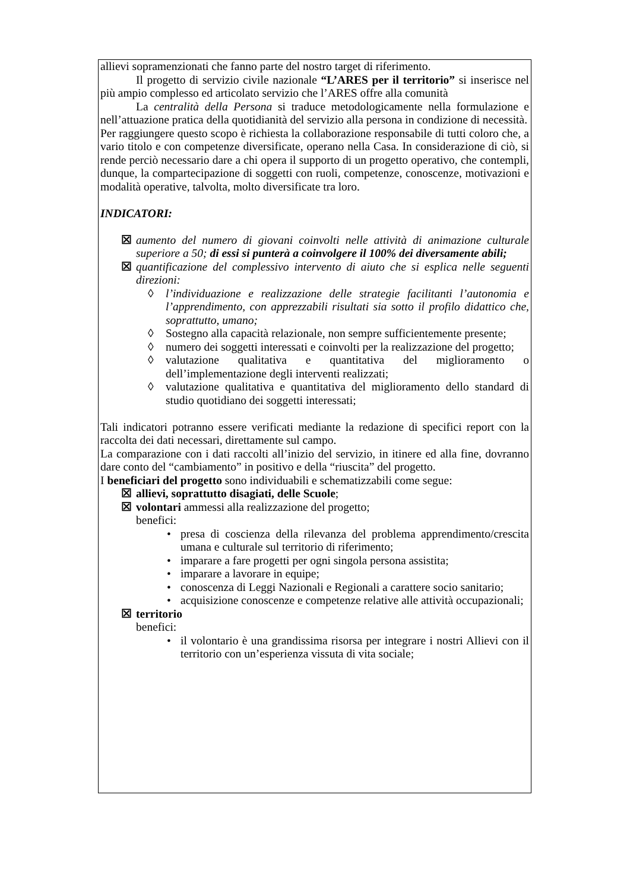allievi sopramenzionati che fanno parte del nostro target di riferimento.
Il progetto di servizio civile nazionale “L’ARES per il territorio” si inserisce nel più ampio complesso ed articolato servizio che l’ARES offre alla comunità
La centralità della Persona si traduce metodologicamente nella formulazione e nell’attuazione pratica della quotidianità del servizio alla persona in condizione di necessità.
Per raggiungere questo scopo è richiesta la collaborazione responsabile di tutti coloro che, a vario titolo e con competenze diversificate, operano nella Casa. In considerazione di ciò, si rende perciò necessario dare a chi opera il supporto di un progetto operativo, che contempli, dunque, la compartecipazione di soggetti con ruoli, competenze, conoscenze, motivazioni e modalità operative, talvolta, molto diversificate tra loro.
INDICATORI:
☒ aumento del numero di giovani coinvolti nelle attività di animazione culturale superiore a 50; di essi si punterà a coinvolgere il 100% dei diversamente abili;
☒ quantificazione del complessivo intervento di aiuto che si esplica nelle seguenti direzioni:
◊ l’individuazione e realizzazione delle strategie facilitanti l’autonomia e l’apprendimento, con apprezzabili risultati sia sotto il profilo didattico che, soprattutto, umano;
◊ Sostegno alla capacità relazionale, non sempre sufficientemente presente;
◊ numero dei soggetti interessati e coinvolti per la realizzazione del progetto;
◊ valutazione qualitativa e quantitativa del miglioramento o dell’implementazione degli interventi realizzati;
◊ valutazione qualitativa e quantitativa del miglioramento dello standard di studio quotidiano dei soggetti interessati;
Tali indicatori potranno essere verificati mediante la redazione di specifici report con la raccolta dei dati necessari, direttamente sul campo.
La comparazione con i dati raccolti all’inizio del servizio, in itinere ed alla fine, dovranno dare conto del “cambiamento” in positivo e della “riuscita” del progetto.
I beneficiari del progetto sono individuabili e schematizzabili come segue:
☒ allievi, soprattutto disagiati, delle Scuole;
☒ volontari ammessi alla realizzazione del progetto;
benefici:
• presa di coscienza della rilevanza del problema apprendimento/crescita umana e culturale sul territorio di riferimento;
• imparare a fare progetti per ogni singola persona assistita;
• imparare a lavorare in equipe;
• conoscenza di Leggi Nazionali e Regionali a carattere socio sanitario;
• acquisizione conoscenze e competenze relative alle attività occupazionali;
☒ territorio
benefici:
• il volontario è una grandissima risorsa per integrare i nostri Allievi con il territorio con un’esperienza vissuta di vita sociale;